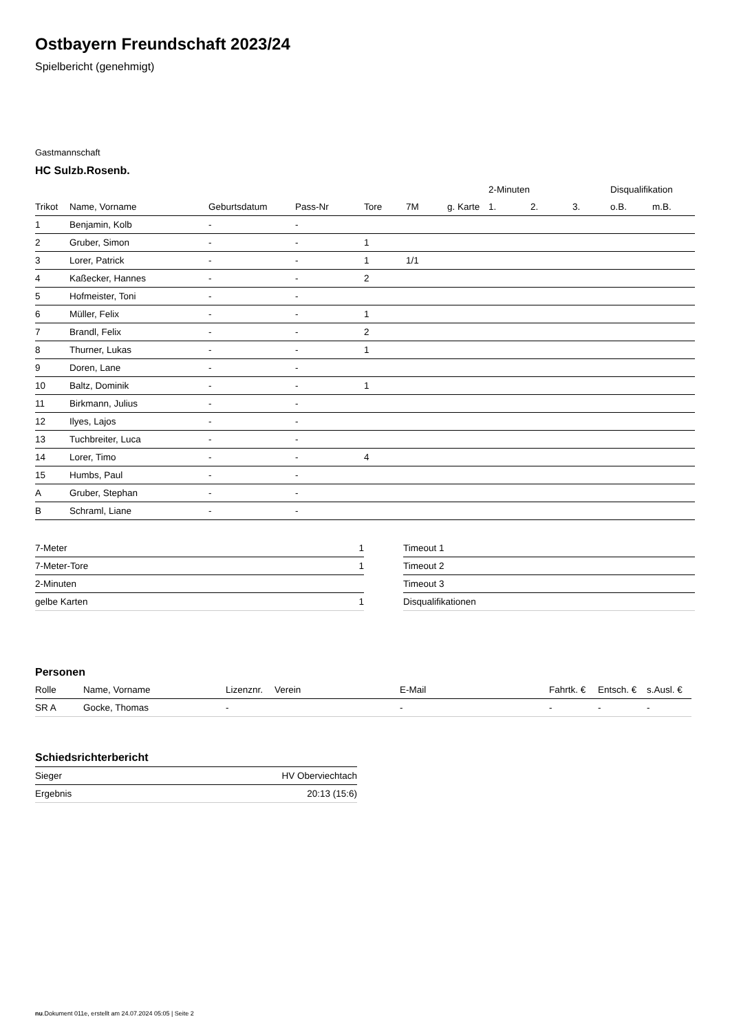Ostbayern Freundschaft 2023/24
Spielbericht (genehmigt)
Gastmannschaft
HC Sulzb.Rosenb.
| | | | | | | | 2-Minuten | | | Disqualifikation | |
| --- | --- | --- | --- | --- | --- | --- | --- | --- | --- | --- | --- |
| Trikot | Name, Vorname | Geburtsdatum | Pass-Nr | Tore | 7M | g. Karte | 1. | 2. | 3. | o.B. | m.B. |
| 1 | Benjamin, Kolb | - | - | | | | | | | | |
| 2 | Gruber, Simon | - | - | 1 | | | | | | | |
| 3 | Lorer, Patrick | - | - | 1 | 1/1 | | | | | | |
| 4 | Kaßecker, Hannes | - | - | 2 | | | | | | | |
| 5 | Hofmeister, Toni | - | - | | | | | | | | |
| 6 | Müller, Felix | - | - | 1 | | | | | | | |
| 7 | Brandl, Felix | - | - | 2 | | | | | | | |
| 8 | Thurner, Lukas | - | - | 1 | | | | | | | |
| 9 | Doren, Lane | - | - | | | | | | | | |
| 10 | Baltz, Dominik | - | - | 1 | | | | | | | |
| 11 | Birkmann, Julius | - | - | | | | | | | | |
| 12 | Ilyes, Lajos | - | - | | | | | | | | |
| 13 | Tuchbreiter, Luca | - | - | | | | | | | | |
| 14 | Lorer, Timo | - | - | 4 | | | | | | | |
| 15 | Humbs, Paul | - | - | | | | | | | | |
| A | Gruber, Stephan | - | - | | | | | | | | |
| B | Schraml, Liane | - | - | | | | | | | | |
| 7-Meter | 1 |
| 7-Meter-Tore | 1 |
| 2-Minuten | |
| gelbe Karten | 1 |
| Timeout 1 |
| Timeout 2 |
| Timeout 3 |
| Disqualifikationen |
Personen
| Rolle | Name, Vorname | Lizenznr. | Verein | E-Mail | Fahrtk. € | Entsch. € | s.Ausl. € |
| --- | --- | --- | --- | --- | --- | --- | --- |
| SR A | Gocke, Thomas | - | | - | - | - | - |
Schiedsrichterbericht
| Sieger | HV Oberviechtach |
| Ergebnis | 20:13 (15:6) |
nu.Dokument 011e, erstellt am 24.07.2024 05:05 | Seite 2